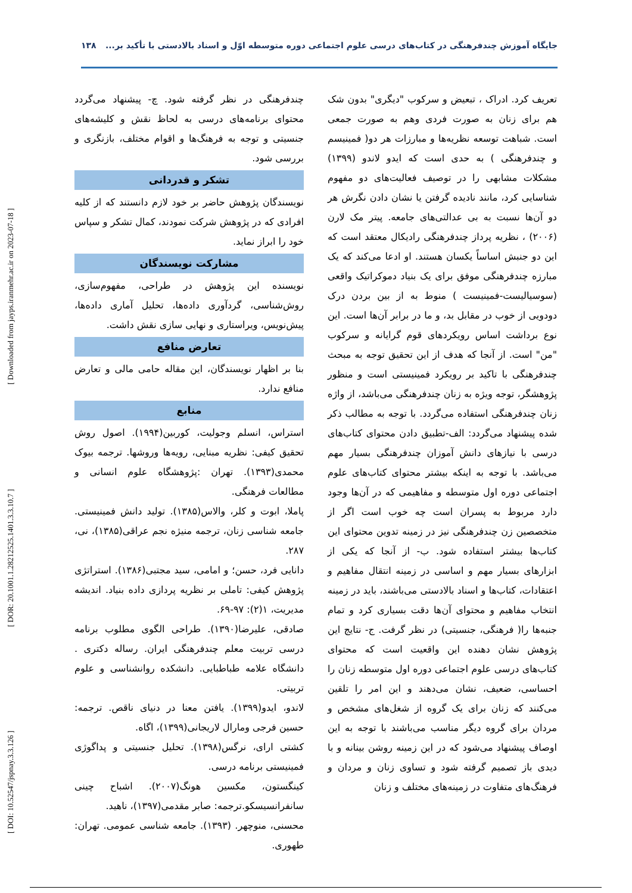جایگاه آموزش چندفرهنگی در کتاب‌های درسی علوم اجتماعی دوره متوسطه اوّل و اسناد بالادستی با تأکید بر... ۱۳۸
[ DOI: 10.52547/jspnay.3.3.126 ] [ DOR: 20.1001.1.28212525.1401.3.3.10.7 ] [ Downloaded from jayps.iranmehr.ac.ir on 2023-07-18 ]
تعریف کرد. ادراک ، تبعیض و سرکوب "دیگری" بدون شک هم برای زنان به صورت فردی وهم به صورت جمعی است. شباهت توسعه نظریه‌ها و مبارزات هر دو( فمینیسم و چندفرهنگی ) به حدی است که ایدو لاندو (۱۳۹۹) مشکلات مشابهی را در توصیف فعالیت‌های دو مفهوم شناسایی کرد، مانند نادیده گرفتن یا نشان دادن نگرش هر دو آن‌ها نسبت به بی عدالتی‌های جامعه. پیتر مک لارن (۲۰۰۶) ، نظریه پرداز چندفرهنگی رادیکال معتقد است که این دو جنبش اساساً یکسان هستند. او ادعا می‌کند که یک مبارزه چندفرهنگی موفق برای یک بنیاد دموکراتیک واقعی (سوسیالیست-فمینیست ) منوط به از بین بردن درک دودویی از خوب در مقابل بد، و ما در برابر آن‌ها است. این نوع برداشت اساس رویکردهای قوم گرایانه و سرکوب "من" است. از آنجا که هدف از این تحقیق توجه به مبحث چندفرهنگی با تاکید بر رویکرد فمینیستی است و منظور پژوهشگر، توجه ویژه به زنان چندفرهنگی می‌باشد، از واژه زنان چندفرهنگی استفاده می‌گردد. با توجه به مطالب ذکر شده پیشنهاد می‌گردد: الف-تطبیق دادن محتوای کتاب‌های درسی با نیازهای دانش آموزان چندفرهنگی بسیار مهم می‌باشد. با توجه به اینکه بیشتر محتوای کتاب‌های علوم اجتماعی دوره اول متوسطه و مفاهیمی که در آن‌ها وجود دارد مربوط به پسران است چه خوب است اگر از متخصصین زن چندفرهنگی نیز در زمینه تدوین محتوای این کتاب‌ها بیشتر استفاده شود. ب- از آنجا که یکی از ابزارهای بسیار مهم و اساسی در زمینه انتقال مفاهیم و اعتقادات، کتاب‌ها و اسناد بالادستی می‌باشند، باید در زمینه انتخاب مفاهیم و محتوای آن‌ها دقت بسیاری کرد و تمام جنبه‌ها را( فرهنگی، جنسیتی) در نظر گرفت. ج- نتایج این پژوهش نشان دهنده این واقعیت است که محتوای کتاب‌های درسی علوم اجتماعی دوره اول متوسطه زنان را احساسی، ضعیف، نشان می‌دهند و این امر را تلقین می‌کنند که زنان برای یک گروه از شغل‌های مشخص و مردان برای گروه دیگر مناسب می‌باشند با توجه به این اوصاف پیشنهاد می‌شود که در این زمینه روشن بینانه و با دیدی باز تصمیم گرفته شود و تساوی زنان و مردان و فرهنگ‌های متفاوت در زمینه‌های مختلف و زنان
چندفرهنگی در نظر گرفته شود. چ- پیشنهاد می‌گردد محتوای برنامه‌های درسی به لحاظ نقش و کلیشه‌های جنسیتی و توجه به فرهنگ‌ها و اقوام مختلف، بازنگری و بررسی شود.
تشکر و قدردانی
نویسندگان پژوهش حاضر بر خود لازم دانستند که از کلیه افرادی که در پژوهش شرکت نمودند، کمال تشکر و سپاس خود را ابراز نماید.
مشارکت نویسندگان
نویسنده این پژوهش در طراحی، مفهوم‌سازی، روش‌شناسی، گردآوری داده‌ها، تحلیل آماری داده‌ها، پیش‌نویس، ویراستاری و نهایی سازی نقش داشت.
تعارض منافع
بنا بر اظهار نویسندگان، این مقاله حامی مالی و تعارض منافع ندارد.
منابع
استراس، انسلم وجولیت، کوربین(۱۹۹۴). اصول روش تحقیق کیفی: نظریه مبنایی، رویه‌ها وروشها. ترجمه بیوک محمدی(۱۳۹۳). تهران :پژوهشگاه علوم انسانی و مطالعات فرهنگی.
پاملا، ابوت و کلر، والاس(۱۳۸۵). تولید دانش فمینیستی. جامعه شناسی زنان، ترجمه منیژه نجم عراقی(۱۳۸۵)، نی، ۲۸۷.
دانایی فرد، حسن؛ و امامی، سید مجتبی(۱۳۸۶). استراتژی پژوهش کیفی: تاملی بر نظریه پردازی داده بنیاد. اندیشه مدیریت، ۱(۲): ۹۷-۶۹.
صادقی، علیرضا(۱۳۹۰). طراحی الگوی مطلوب برنامه درسی تربیت معلم چندفرهنگی ایران. رساله دکتری . دانشگاه علامه طباطبایی. دانشکده روانشناسی و علوم تربیتی.
لاندو، ایدو(۱۳۹۹). یافتن معنا در دنیای ناقص. ترجمه: حسین فرجی ومارال لاریجانی(۱۳۹۹)، اگاه.
کشتی ارای، نرگس(۱۳۹۸). تحلیل جنسیتی و پداگوژی فمینیستی برنامه درسی.
کینگستون، مکسین هونگ(۲۰۰۷). اشباح چینی سانفرانسیسکو.ترجمه: صابر مقدمی(۱۳۹۷)، ناهید.
محسنی، منوچهر. (۱۳۹۳). جامعه شناسی عمومی. تهران: طهوری.